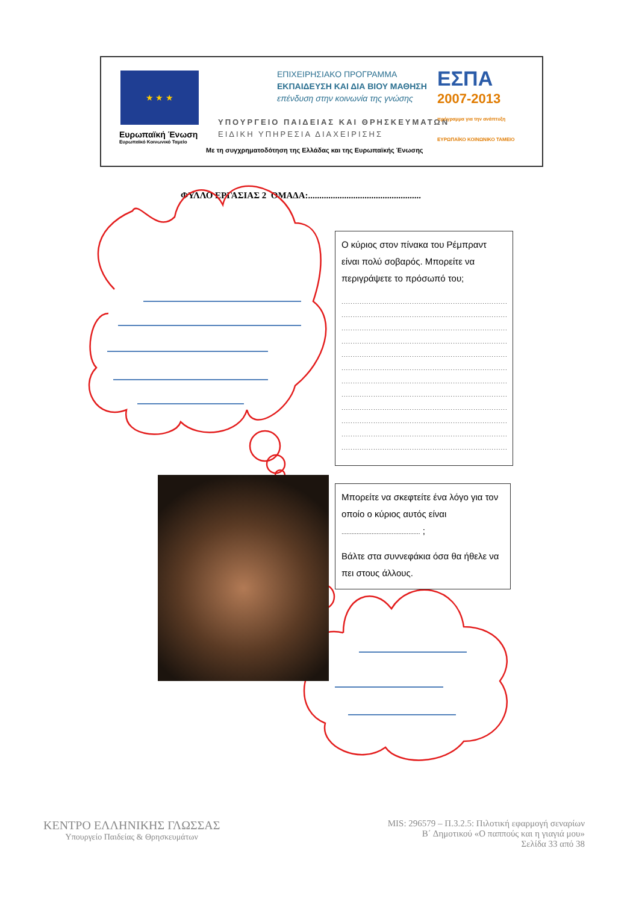★ ★ ★
Ευρωπαϊκή Ένωση
Ευρωπαϊκό Κοινωνικό Ταμείο
ΕΠΙΧΕΙΡΗΣΙΑΚΟ ΠΡΟΓΡΑΜΜΑ
ΕΚΠΑΙΔΕΥΣΗ ΚΑΙ ΔΙΑ ΒΙΟΥ ΜΑΘΗΣΗ
επένδυση στην κοινωνία της γνώσης
ΥΠΟΥΡΓΕΙΟ ΠΑΙΔΕΙΑΣ ΚΑΙ ΘΡΗΣΚΕΥΜΑΤΩΝ
ΕΙΔΙΚΗ ΥΠΗΡΕΣΙΑ ΔΙΑΧΕΙΡΙΣΗΣ
ΕΣΠΑ
2007-2013
πρόγραμμα για την ανάπτυξη
ΕΥΡΩΠΑΪΚΟ ΚΟΙΝΩΝΙΚΟ ΤΑΜΕΙΟ
Με τη συγχρηματοδότηση της Ελλάδας και της Ευρωπαϊκής Ένωσης
ΦΥΛΛΟ ΕΡΓΑΣΙΑΣ 2 ΟΜΑΔΑ:..................................................
Ο κύριος στον πίνακα του Ρέμπραντ είναι πολύ σοβαρός. Μπορείτε να περιγράψετε το πρόσωπό του;
................................................................................................
................................................................................................
................................................................................................
................................................................................................
................................................................................................
................................................................................................
................................................................................................
................................................................................................
................................................................................................
................................................................................................
................................................................................................
................................................................................................
Μπορείτε να σκεφτείτε ένα λόγο για τον οποίο ο κύριος αυτός είναι
............................................... ;
Βάλτε στα συννεφάκια όσα θα ήθελε να πει στους άλλους.
ΚΕΝΤΡΟ ΕΛΛΗΝΙΚΗΣ ΓΛΩΣΣΑΣ
Υπουργείο Παιδείας & Θρησκευμάτων
MIS: 296579 – Π.3.2.5: Πιλοτική εφαρμογή σεναρίων
Β΄ Δημοτικού «Ο παππούς και η γιαγιά μου»
Σελίδα 33 από 38